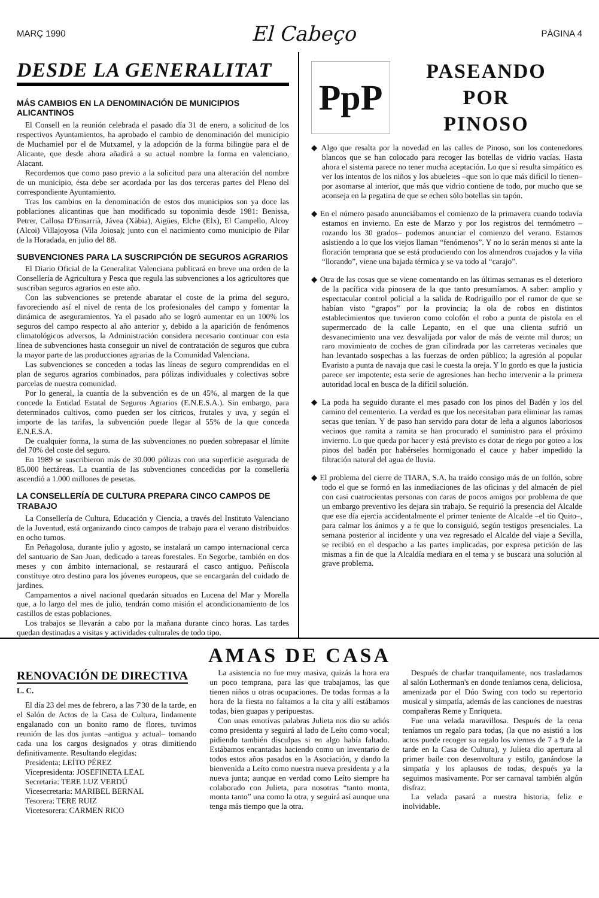MARÇ 1990 El Cabeço PÀGINA 4
DESDE LA GENERALITAT
MÁS CAMBIOS EN LA DENOMINACIÓN DE MUNICIPIOS ALICANTINOS
El Consell en la reunión celebrada el pasado día 31 de enero, a solicitud de los respectivos Ayuntamientos, ha aprobado el cambio de denominación del municipio de Muchamiel por el de Mutxamel, y la adopción de la forma bilingüe para el de Alicante, que desde ahora añadirá a su actual nombre la forma en valenciano, Alacant.
Recordemos que como paso previo a la solicitud para una alteración del nombre de un municipio, ésta debe ser acordada por las dos terceras partes del Pleno del correspondiente Ayuntamiento.
Tras los cambios en la denominación de estos dos municipios son ya doce las poblaciones alicantinas que han modificado su toponimia desde 1981: Benissa, Petrer, Callosa D'Ensarrià, Jávea (Xàbia), Aigües, Elche (Elx), El Campello, Alcoy (Alcoi) Villajoyosa (Vila Joiosa); junto con el nacimiento como municipio de Pilar de la Horadada, en julio del 88.
SUBVENCIONES PARA LA SUSCRIPCIÓN DE SEGUROS AGRARIOS
El Diario Oficial de la Generalitat Valenciana publicará en breve una orden de la Consellería de Agricultura y Pesca que regula las subvenciones a los agricultores que suscriban seguros agrarios en este año.
Con las subvenciones se pretende abaratar el coste de la prima del seguro, favoreciendo así el nivel de renta de los profesionales del campo y fomentar la dinámica de aseguramientos. Ya el pasado año se logró aumentar en un 100% los seguros del campo respecto al año anterior y, debido a la aparición de fenómenos climatológicos adversos, la Administración considera necesario continuar con esta línea de subvenciones hasta conseguir un nivel de contratación de seguros que cubra la mayor parte de las producciones agrarias de la Comunidad Valenciana.
Las subvenciones se conceden a todas las líneas de seguro comprendidas en el plan de seguros agrarios combinados, para pólizas individuales y colectivas sobre parcelas de nuestra comunidad.
Por lo general, la cuantía de la subvención es de un 45%, al margen de la que concede la Entidad Estatal de Seguros Agrarios (E.N.E.S.A.). Sin embargo, para determinados cultivos, como pueden ser los cítricos, frutales y uva, y según el importe de las tarifas, la subvención puede llegar al 55% de la que conceda E.N.E.S.A.
De cualquier forma, la suma de las subvenciones no pueden sobrepasar el límite del 70% del coste del seguro.
En 1989 se suscribieron más de 30.000 pólizas con una superficie asegurada de 85.000 hectáreas. La cuantía de las subvenciones concedidas por la consellería ascendió a 1.000 millones de pesetas.
LA CONSELLERÍA DE CULTURA PREPARA CINCO CAMPOS DE TRABAJO
La Consellería de Cultura, Educación y Ciencia, a través del Instituto Valenciano de la Juventud, está organizando cinco campos de trabajo para el verano distribuidos en ocho turnos.
En Peñagolosa, durante julio y agosto, se instalará un campo internacional cerca del santuario de San Juan, dedicado a tareas forestales. En Segorbe, también en dos meses y con ámbito internacional, se restaurará el casco antiguo. Peñíscola constituye otro destino para los jóvenes europeos, que se encargarán del cuidado de jardines.
Campamentos a nivel nacional quedarán situados en Lucena del Mar y Morella que, a lo largo del mes de julio, tendrán como misión el acondicionamiento de los castillos de estas poblaciones.
Los trabajos se llevarán a cabo por la mañana durante cinco horas. Las tardes quedan destinadas a visitas y actividades culturales de todo tipo.
PpP
PASEANDO
POR
PINOSO
◆ Algo que resalta por la novedad en las calles de Pinoso, son los contenedores blancos que se han colocado para recoger las botellas de vidrio vacías. Hasta ahora el sistema parece no tener mucha aceptación. Lo que sí resulta simpático es ver los intentos de los niños y los abueletes –que son lo que más difícil lo tienen– por asomarse al interior, que más que vidrio contiene de todo, por mucho que se aconseja en la pegatina de que se echen sólo botellas sin tapón.
◆ En el número pasado anunciábamos el comienzo de la primavera cuando todavía estamos en invierno. En este de Marzo y por los registros del termómetro –rozando los 30 grados– podemos anunciar el comienzo del verano. Estamos asistiendo a lo que los viejos llaman “fenómenos”. Y no lo serán menos si ante la floración temprana que se está produciendo con los almendros cuajados y la viña “llorando”, viene una bajada térmica y se va todo al “carajo”.
◆ Otra de las cosas que se viene comentando en las últimas semanas es el deterioro de la pacífica vida pinosera de la que tanto presumíamos. A saber: amplio y espectacular control policial a la salida de Rodriguillo por el rumor de que se habían visto “grapos” por la provincia; la ola de robos en distintos establecimientos que tuvieron como colofón el robo a punta de pistola en el supermercado de la calle Lepanto, en el que una clienta sufrió un desvanecimiento una vez desvalijada por valor de más de veinte mil duros; un raro movimiento de coches de gran cilindrada por las carreteras vecinales que han levantado sospechas a las fuerzas de orden público; la agresión al popular Evaristo a punta de navaja que casi le cuesta la oreja. Y lo gordo es que la justicia parece ser impotente; esta serie de agresiones han hecho intervenir a la primera autoridad local en busca de la difícil solución.
◆ La poda ha seguido durante el mes pasado con los pinos del Badén y los del camino del cementerio. La verdad es que los necesitaban para eliminar las ramas secas que tenían. Y de paso han servido para dotar de leña a algunos laboriosos vecinos que ramita a ramita se han procurado el suministro para el próximo invierno. Lo que queda por hacer y está previsto es dotar de riego por goteo a los pinos del badén por habérseles hormigonado el cauce y haber impedido la filtración natural del agua de lluvia.
◆ El problema del cierre de TIARA, S.A. ha traído consigo más de un follón, sobre todo el que se formó en las inmediaciones de las oficinas y del almacén de piel con casi cuatrocientas personas con caras de pocos amigos por problema de que un embargo preventivo les dejara sin trabajo. Se requirió la presencia del Alcalde que ese día ejercía accidentalmente el primer teniente de Alcalde –el tío Quito–, para calmar los ánimos y a fe que lo consiguió, según testigos presenciales. La semana posterior al incidente y una vez regresado el Alcalde del viaje a Sevilla, se recibió en el despacho a las partes implicadas, por expresa petición de las mismas a fin de que la Alcaldía mediara en el tema y se buscara una solución al grave problema.
AMAS DE CASA
RENOVACIÓN DE DIRECTIVA
L. C.
El día 23 del mes de febrero, a las 7'30 de la tarde, en el Salón de Actos de la Casa de Cultura, lindamente engalanado con un bonito ramo de flores, tuvimos reunión de las dos juntas –antigua y actual– tomando cada una los cargos designados y otras dimitiendo definitivamente. Resultando elegidas:
Presidenta: LEÍTO PÉREZ
Vicepresidenta: JOSEFINETA LEAL
Secretaria: TERE LUZ VERDÚ
Vicesecretaria: MARIBEL BERNAL
Tesorera: TERE RUIZ
Vicetesorera: CARMEN RICO
La asistencia no fue muy masiva, quizás la hora era un poco temprana, para las que trabajamos, las que tienen niños u otras ocupaciones. De todas formas a la hora de la fiesta no faltamos a la cita y allí estábamos todas, bien guapas y peripuestas.
Con unas emotivas palabras Julieta nos dio su adiós como presidenta y seguirá al lado de Leíto como vocal; pidiendo también disculpas si en algo había faltado. Estábamos encantadas haciendo como un inventario de todos estos años pasados en la Asociación, y dando la bienvenida a Leíto como nuestra nueva presidenta y a la nueva junta; aunque en verdad como Leíto siempre ha colaborado con Julieta, para nosotras “tanto monta, monta tanto” una como la otra, y seguirá así aunque una tenga más tiempo que la otra.
Después de charlar tranquilamente, nos trasladamos al salón Lotherman's en donde teníamos cena, deliciosa, amenizada por el Dúo Swing con todo su repertorio musical y simpatía, además de las canciones de nuestras compañeras Reme y Enriqueta.
Fue una velada maravillosa. Después de la cena teníamos un regalo para todas, (la que no asistió a los actos puede recoger su regalo los viernes de 7 a 9 de la tarde en la Casa de Cultura), y Julieta dio apertura al primer baile con desenvoltura y estilo, ganándose la simpatía y los aplausos de todas, después ya la seguimos masivamente. Por ser carnaval también algún disfraz.
La velada pasará a nuestra historia, feliz e inolvidable.